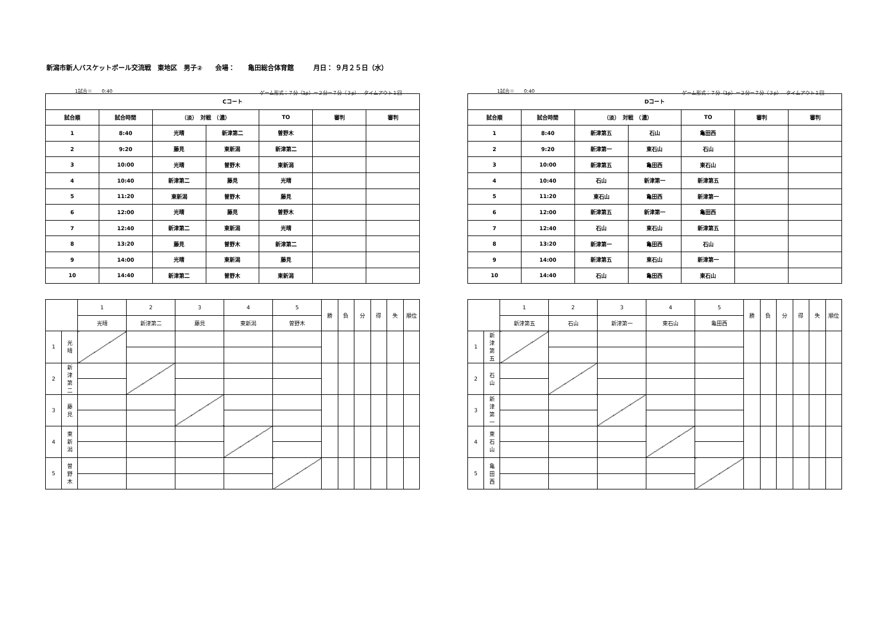新潟市新人バスケットボール交流戦　東地区　男子②　　会場：　　亀田総合体育館　　　月日： ９月２５日（水）
1試合＝　　0:40 ゲーム形式：７分（1p）ー２分ー７分（３p）　タイムアウト１回
| Cコート | | | | | | |
| --- | --- | --- | --- | --- | --- | --- |
| 試合順 | 試合時間 | （淡） 対戦 （濃） | | TO | 審判 | 審判 |
| 1 | 8:40 | 光晴 | 新津第二 | 曽野木 | | |
| 2 | 9:20 | 藤見 | 東新潟 | 新津第二 | | |
| 3 | 10:00 | 光晴 | 曽野木 | 東新潟 | | |
| 4 | 10:40 | 新津第二 | 藤見 | 光晴 | | |
| 5 | 11:20 | 東新潟 | 曽野木 | 藤見 | | |
| 6 | 12:00 | 光晴 | 藤見 | 曽野木 | | |
| 7 | 12:40 | 新津第二 | 東新潟 | 光晴 | | |
| 8 | 13:20 | 藤見 | 曽野木 | 新津第二 | | |
| 9 | 14:00 | 光晴 | 東新潟 | 藤見 | | |
| 10 | 14:40 | 新津第二 | 曽野木 | 東新潟 | | |
| | | 1 | 2 | 3 | 4 | 5 | 勝 | 負 | 分 | 得 | 失 | 順位 |
| | | 光晴 | 新津第二 | 藤見 | 東新潟 | 曽野木 | | | | | | |
| 1 | 光 晴 | | | | | | | | | | | |
| 2 | 新 津 第 二 | | | | | | | | | | | |
| 3 | 藤 見 | | | | | | | | | | | |
| 4 | 東 新 潟 | | | | | | | | | | | |
| 5 | 曽 野 木 | | | | | | | | | | | |
1試合＝　　0:40 ゲーム形式：７分（1p）ー２分ー７分（３p）　タイムアウト１回
| Dコート | | | | | | |
| --- | --- | --- | --- | --- | --- | --- |
| 試合順 | 試合時間 | （淡） 対戦 （濃） | | TO | 審判 | 審判 |
| 1 | 8:40 | 新津第五 | 石山 | 亀田西 | | |
| 2 | 9:20 | 新津第一 | 東石山 | 石山 | | |
| 3 | 10:00 | 新津第五 | 亀田西 | 東石山 | | |
| 4 | 10:40 | 石山 | 新津第一 | 新津第五 | | |
| 5 | 11:20 | 東石山 | 亀田西 | 新津第一 | | |
| 6 | 12:00 | 新津第五 | 新津第一 | 亀田西 | | |
| 7 | 12:40 | 石山 | 東石山 | 新津第五 | | |
| 8 | 13:20 | 新津第一 | 亀田西 | 石山 | | |
| 9 | 14:00 | 新津第五 | 東石山 | 新津第一 | | |
| 10 | 14:40 | 石山 | 亀田西 | 東石山 | | |
| | | 1 | 2 | 3 | 4 | 5 | 勝 | 負 | 分 | 得 | 失 | 順位 |
| | | 新津第五 | 石山 | 新津第一 | 東石山 | 亀田西 | | | | | | |
| 1 | 新 津 第 五 | | | | | | | | | | | |
| 2 | 石 山 | | | | | | | | | | | |
| 3 | 新 津 第 一 | | | | | | | | | | | |
| 4 | 東 石 山 | | | | | | | | | | | |
| 5 | 亀 田 西 | | | | | | | | | | | |